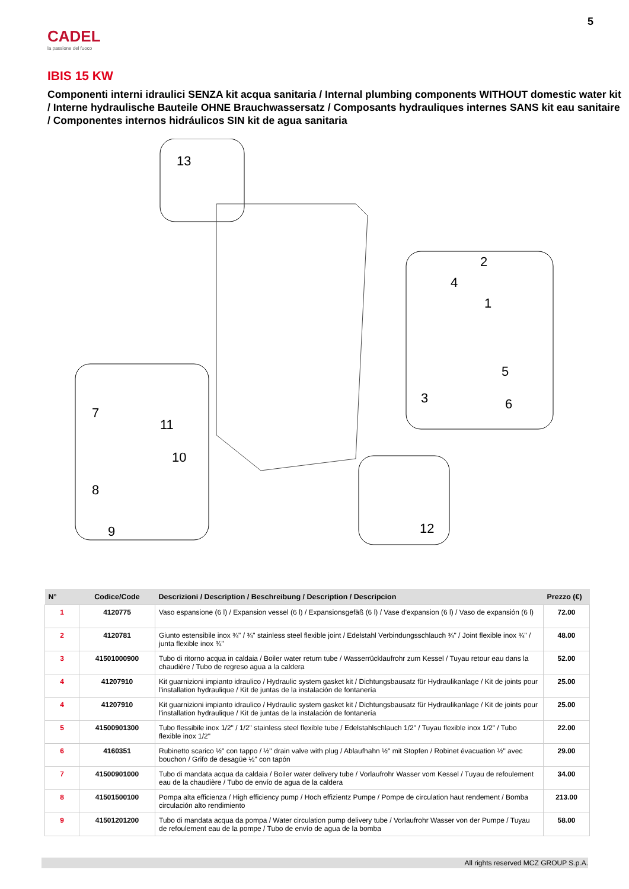5
CADEL
la passione del fuoco
IBIS 15 KW
Componenti interni idraulici SENZA kit acqua sanitaria / Internal plumbing components WITHOUT domestic water kit / Interne hydraulische Bauteile OHNE Brauchwassersatz / Composants hydrauliques internes SANS kit eau sanitaire / Componentes internos hidráulicos SIN kit de agua sanitaria
13
2
4
1
5
3
6
7
11
10
8
9
12
| N° | Codice/Code | Descrizioni / Description / Beschreibung / Description / Descripcion | Prezzo (€) |
| --- | --- | --- | --- |
| 1 | 4120775 | Vaso espansione (6 l) / Expansion vessel (6 l) / Expansionsgefäß (6 l) / Vase d'expansion (6 l) / Vaso de expansión (6 l) | 72.00 |
| 2 | 4120781 | Giunto estensibile inox ¾" / ¾" stainless steel flexible joint / Edelstahl Verbindungsschlauch ¾" / Joint flexible inox ¾" / junta flexible inox ¾" | 48.00 |
| 3 | 41501000900 | Tubo di ritorno acqua in caldaia / Boiler water return tube / Wasserrücklaufrohr zum Kessel / Tuyau retour eau dans la chaudière / Tubo de regreso agua a la caldera | 52.00 |
| 4 | 41207910 | Kit guarnizioni impianto idraulico / Hydraulic system gasket kit / Dichtungsbausatz für Hydraulikanlage / Kit de joints pour l'installation hydraulique / Kit de juntas de la instalación de fontanería | 25.00 |
| 4 | 41207910 | Kit guarnizioni impianto idraulico / Hydraulic system gasket kit / Dichtungsbausatz für Hydraulikanlage / Kit de joints pour l'installation hydraulique / Kit de juntas de la instalación de fontanería | 25.00 |
| 5 | 41500901300 | Tubo flessibile inox 1/2" / 1/2" stainless steel flexible tube / Edelstahlschlauch 1/2" / Tuyau flexible inox 1/2" / Tubo flexible inox 1/2" | 22.00 |
| 6 | 4160351 | Rubinetto scarico ½" con tappo / ½" drain valve with plug / Ablaufhahn ½" mit Stopfen / Robinet évacuation ½" avec bouchon / Grifo de desagüe ½" con tapón | 29.00 |
| 7 | 41500901000 | Tubo di mandata acqua da caldaia / Boiler water delivery tube / Vorlaufrohr Wasser vom Kessel / Tuyau de refoulement eau de la chaudière / Tubo de envío de agua de la caldera | 34.00 |
| 8 | 41501500100 | Pompa alta efficienza / High efficiency pump / Hoch effizientz Pumpe / Pompe de circulation haut rendement / Bomba circulación alto rendimiento | 213.00 |
| 9 | 41501201200 | Tubo di mandata acqua da pompa / Water circulation pump delivery tube / Vorlaufrohr Wasser von der Pumpe / Tuyau de refoulement eau de la pompe / Tubo de envío de agua de la bomba | 58.00 |
All rights reserved MCZ GROUP S.p.A.